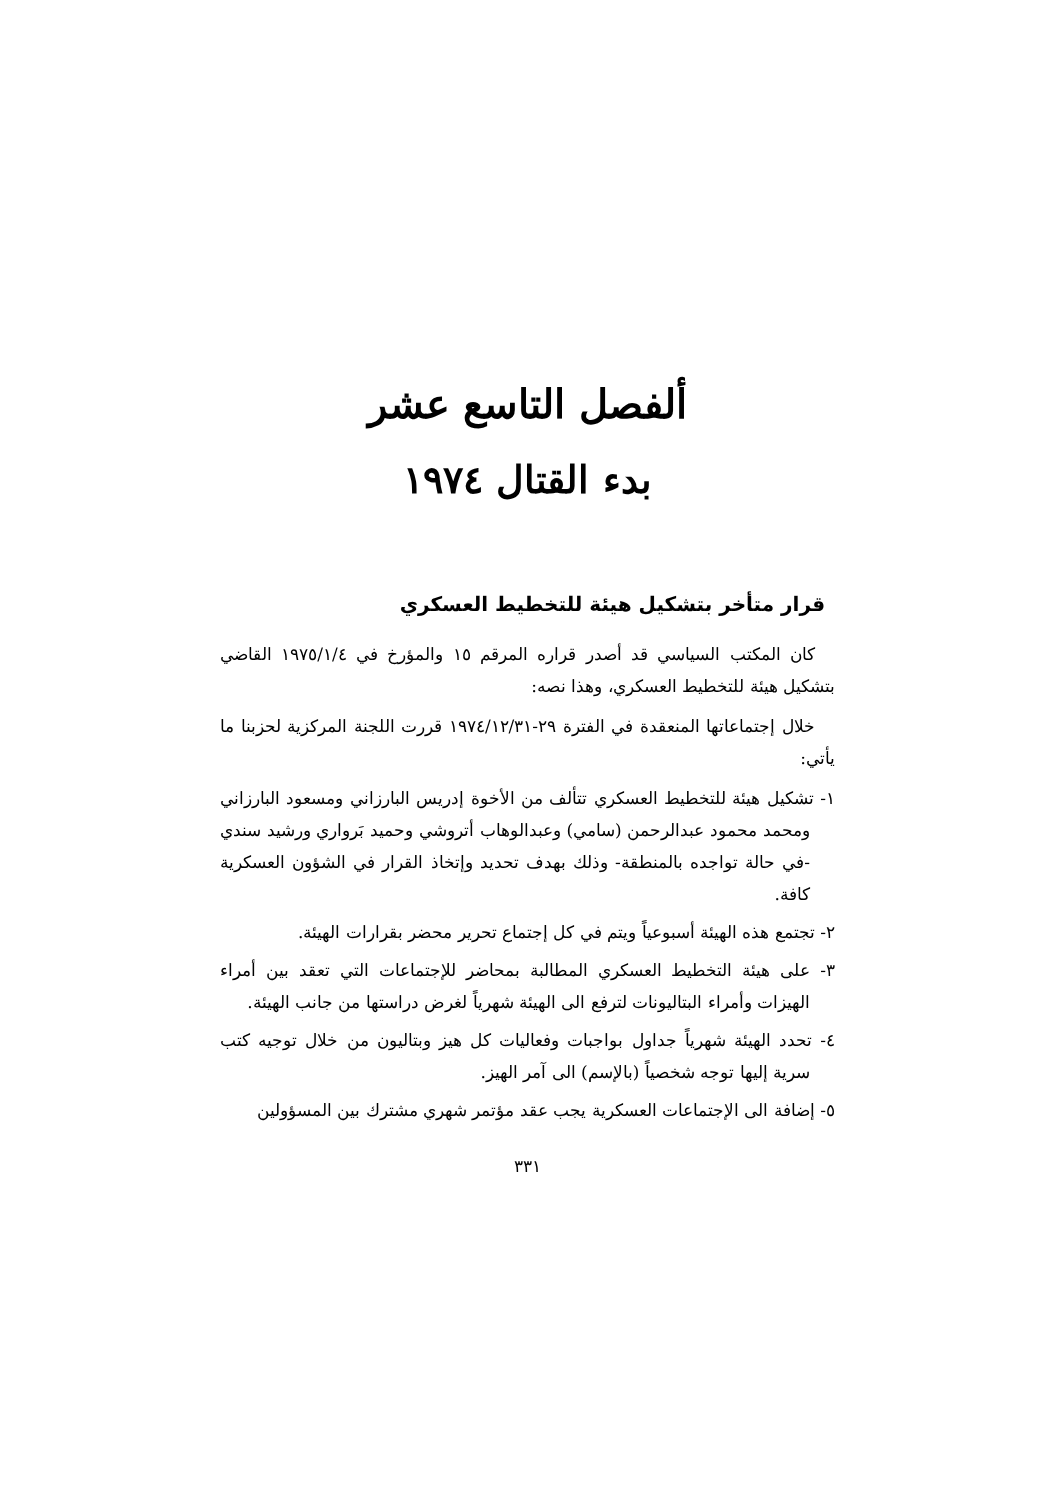ألفصل التاسع عشر
بدء القتال ١٩٧٤
قرار متأخر بتشكيل هيئة للتخطيط العسكري
كان المكتب السياسي قد أصدر قراره المرقم ١٥ والمؤرخ في ١٩٧٥/١/٤ القاضي بتشكيل هيئة للتخطيط العسكري، وهذا نصه:
خلال إجتماعاتها المنعقدة في الفترة ٢٩-١٩٧٤/١٢/٣١ قررت اللجنة المركزية لحزبنا ما يأتي:
١- تشكيل هيئة للتخطيط العسكري تتألف من الأخوة إدريس البارزاني ومسعود البارزاني ومحمد محمود عبدالرحمن (سامي) وعبدالوهاب أتروشي وحميد بَرواري ورشيد سندي -في حالة تواجده بالمنطقة- وذلك بهدف تحديد وإتخاذ القرار في الشؤون العسكرية كافة.
٢- تجتمع هذه الهيئة أسبوعياً ويتم في كل إجتماع تحرير محضر بقرارات الهيئة.
٣- على هيئة التخطيط العسكري المطالبة بمحاضر للإجتماعات التي تعقد بين أمراء الهيزات وأمراء البتاليونات لترفع الى الهيئة شهرياً لغرض دراستها من جانب الهيئة.
٤- تحدد الهيئة شهرياً جداول بواجبات وفعاليات كل هيز وبتاليون من خلال توجيه كتب سرية إليها توجه شخصياً (بالإسم) الى آمر الهيز.
٥- إضافة الى الإجتماعات العسكرية يجب عقد مؤتمر شهري مشترك بين المسؤولين
٣٣١